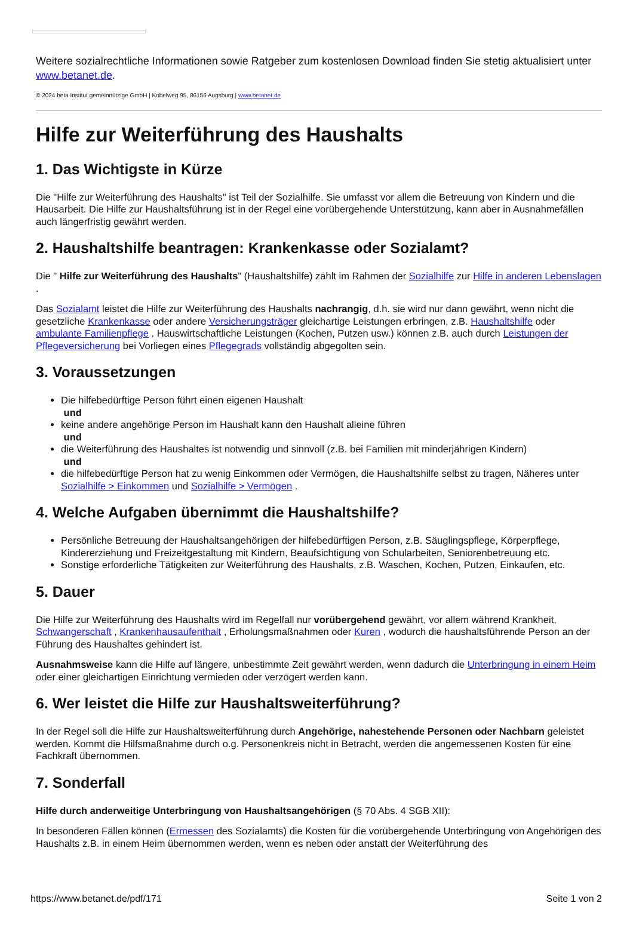Weitere sozialrechtliche Informationen sowie Ratgeber zum kostenlosen Download finden Sie stetig aktualisiert unter www.betanet.de.
© 2024 beta Institut gemeinnützige GmbH | Kobelweg 95, 86156 Augsburg | www.betanet.de
Hilfe zur Weiterführung des Haushalts
1. Das Wichtigste in Kürze
Die "Hilfe zur Weiterführung des Haushalts" ist Teil der Sozialhilfe. Sie umfasst vor allem die Betreuung von Kindern und die Hausarbeit. Die Hilfe zur Haushaltsführung ist in der Regel eine vorübergehende Unterstützung, kann aber in Ausnahmefällen auch längerfristig gewährt werden.
2. Haushaltshilfe beantragen: Krankenkasse oder Sozialamt?
Die " Hilfe zur Weiterführung des Haushalts" (Haushaltshilfe) zählt im Rahmen der Sozialhilfe zur Hilfe in anderen Lebenslagen .
Das Sozialamt leistet die Hilfe zur Weiterführung des Haushalts nachrangig, d.h. sie wird nur dann gewährt, wenn nicht die gesetzliche Krankenkasse oder andere Versicherungsträger gleichartige Leistungen erbringen, z.B. Haushaltshilfe oder ambulante Familienpflege . Hauswirtschaftliche Leistungen (Kochen, Putzen usw.) können z.B. auch durch Leistungen der Pflegeversicherung bei Vorliegen eines Pflegegrads vollständig abgegolten sein.
3. Voraussetzungen
Die hilfebedürftige Person führt einen eigenen Haushalt
und
keine andere angehörige Person im Haushalt kann den Haushalt alleine führen
und
die Weiterführung des Haushaltes ist notwendig und sinnvoll (z.B. bei Familien mit minderjährigen Kindern)
und
die hilfebedürftige Person hat zu wenig Einkommen oder Vermögen, die Haushaltshilfe selbst zu tragen, Näheres unter Sozialhilfe > Einkommen und Sozialhilfe > Vermögen .
4. Welche Aufgaben übernimmt die Haushaltshilfe?
Persönliche Betreuung der Haushaltsangehörigen der hilfebedürftigen Person, z.B. Säuglingspflege, Körperpflege, Kindererziehung und Freizeitgestaltung mit Kindern, Beaufsichtigung von Schularbeiten, Seniorenbetreuung etc.
Sonstige erforderliche Tätigkeiten zur Weiterführung des Haushalts, z.B. Waschen, Kochen, Putzen, Einkaufen, etc.
5. Dauer
Die Hilfe zur Weiterführung des Haushalts wird im Regelfall nur vorübergehend gewährt, vor allem während Krankheit, Schwangerschaft , Krankenhausaufenthalt , Erholungsmaßnahmen oder Kuren , wodurch die haushaltsführende Person an der Führung des Haushaltes gehindert ist.
Ausnahmsweise kann die Hilfe auf längere, unbestimmte Zeit gewährt werden, wenn dadurch die Unterbringung in einem Heim oder einer gleichartigen Einrichtung vermieden oder verzögert werden kann.
6. Wer leistet die Hilfe zur Haushaltsweiterführung?
In der Regel soll die Hilfe zur Haushaltsweiterführung durch Angehörige, nahestehende Personen oder Nachbarn geleistet werden. Kommt die Hilfsmaßnahme durch o.g. Personenkreis nicht in Betracht, werden die angemessenen Kosten für eine Fachkraft übernommen.
7. Sonderfall
Hilfe durch anderweitige Unterbringung von Haushaltsangehörigen (§ 70 Abs. 4 SGB XII):
In besonderen Fällen können (Ermessen des Sozialamts) die Kosten für die vorübergehende Unterbringung von Angehörigen des Haushalts z.B. in einem Heim übernommen werden, wenn es neben oder anstatt der Weiterführung des
https://www.betanet.de/pdf/171 Seite 1 von 2